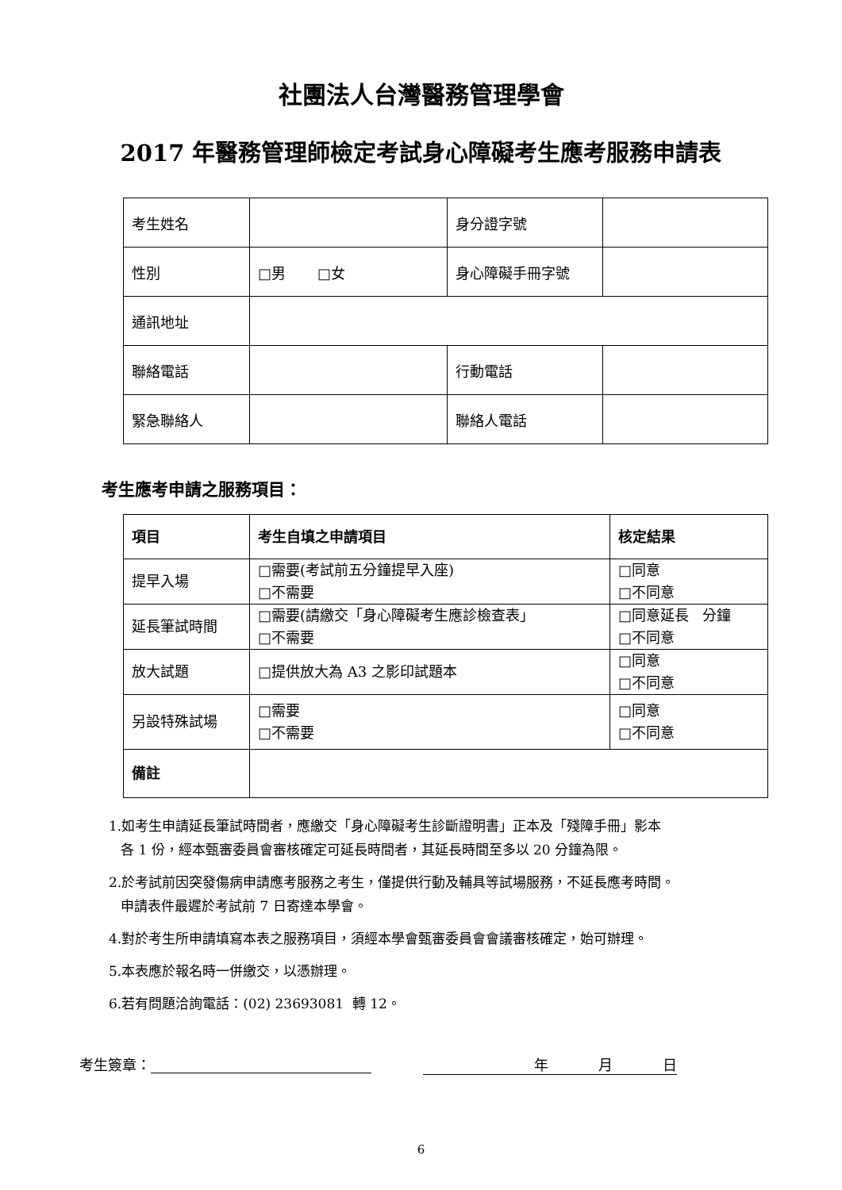社團法人台灣醫務管理學會
2017 年醫務管理師檢定考試身心障礙考生應考服務申請表
| 考生姓名 | | 身分證字號 | |
| 性別 | □男 □女 | 身心障礙手冊字號 | |
| 通訊地址 | | | |
| 聯絡電話 | | 行動電話 | |
| 緊急聯絡人 | | 聯絡人電話 | |
考生應考申請之服務項目：
| 項目 | 考生自填之申請項目 | 核定結果 |
| --- | --- | --- |
| 提早入場 | □需要(考試前五分鐘提早入座) □不需要 | □同意 □不同意 |
| 延長筆試時間 | □需要(請繳交「身心障礙考生應診檢查表」 □不需要 | □同意延長 分鐘 □不同意 |
| 放大試題 | □提供放大為 A3 之影印試題本 | □同意 □不同意 |
| 另設特殊試場 | □需要 □不需要 | □同意 □不同意 |
| 備註 | | |
1.如考生申請延長筆試時間者，應繳交「身心障礙考生診斷證明書」正本及「殘障手冊」影本
各 1 份，經本甄審委員會審核確定可延長時間者，其延長時間至多以 20 分鐘為限。
2.於考試前因突發傷病申請應考服務之考生，僅提供行動及輔具等試場服務，不延長應考時間。
申請表件最遲於考試前 7 日寄達本學會。
4.對於考生所申請填寫本表之服務項目，須經本學會甄審委員會會議審核確定，始可辦理。
5.本表應於報名時一併繳交，以憑辦理。
6.若有問題洽詢電話：(02) 23693081 轉 12。
考生簽章： 年 月 日
6